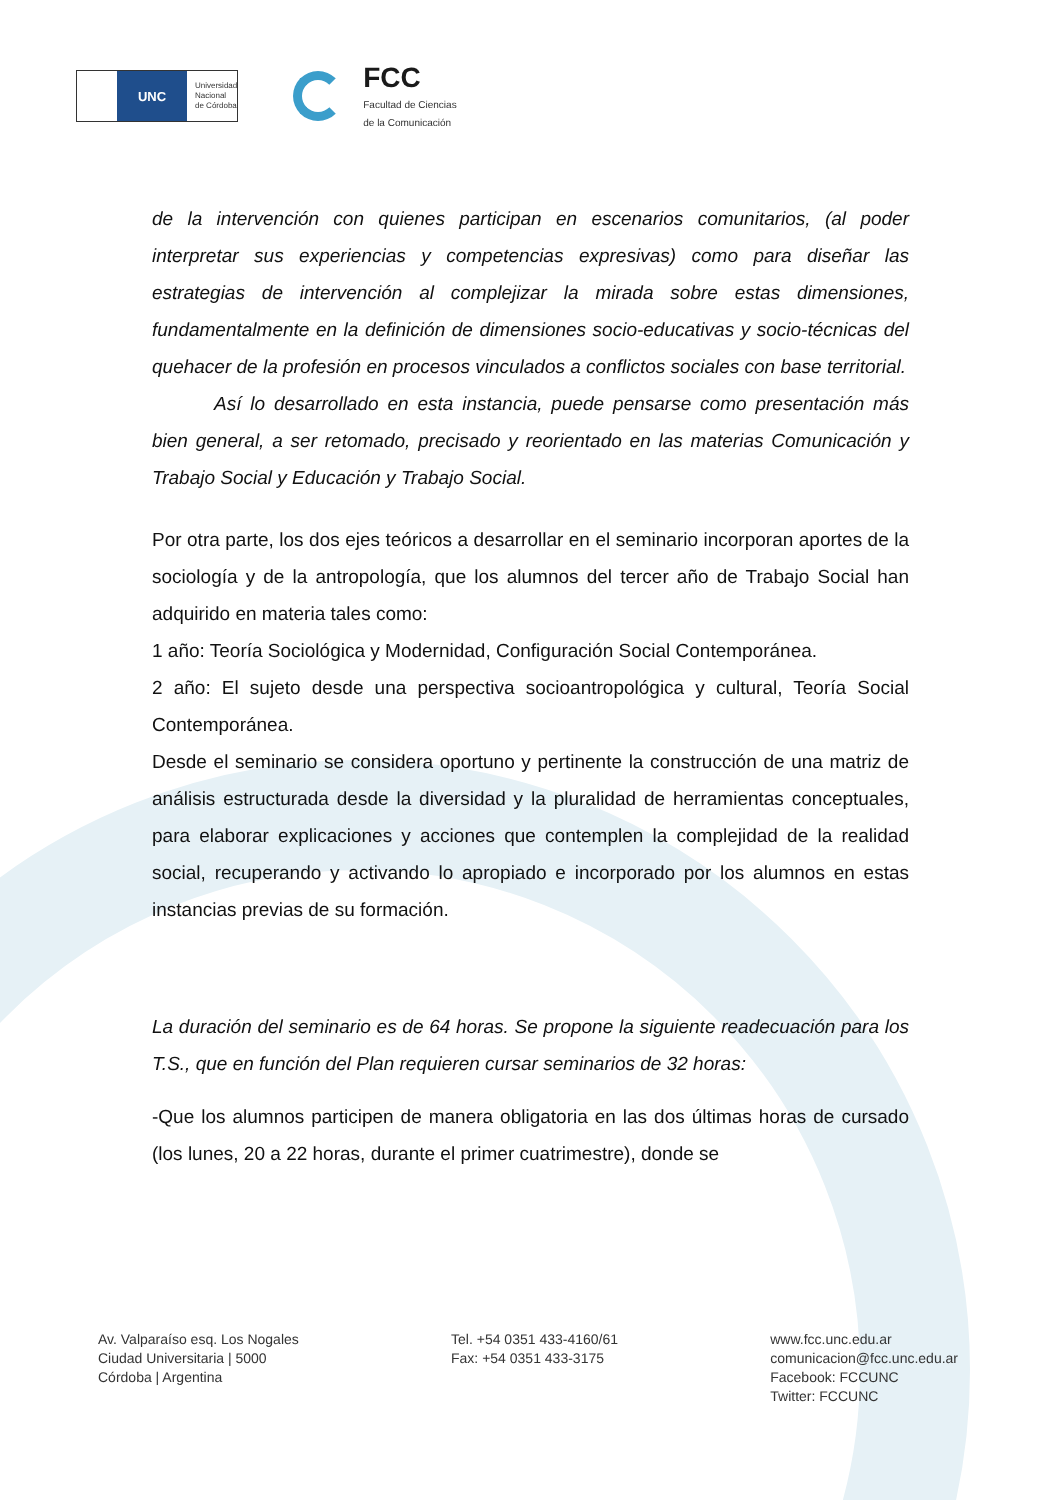UNC
Universidad
Nacional
de Córdoba
FCC
Facultad de Ciencias
de la Comunicación
de la intervención con quienes participan en escenarios comunitarios, (al poder interpretar sus experiencias y competencias expresivas) como para diseñar las estrategias de intervención al complejizar la mirada sobre estas dimensiones, fundamentalmente en la definición de dimensiones socio-educativas y socio-técnicas del quehacer de la profesión en procesos vinculados a conflictos sociales con base territorial.
Así lo desarrollado en esta instancia, puede pensarse como presentación más bien general, a ser retomado, precisado y reorientado en las materias Comunicación y Trabajo Social y Educación y Trabajo Social.
Por otra parte, los dos ejes teóricos a desarrollar en el seminario incorporan aportes de la sociología y de la antropología, que los alumnos del tercer año de Trabajo Social han adquirido en materia tales como:
1 año: Teoría Sociológica y Modernidad, Configuración Social Contemporánea.
2 año: El sujeto desde una perspectiva socioantropológica y cultural, Teoría Social Contemporánea.
Desde el seminario se considera oportuno y pertinente la construcción de una matriz de análisis estructurada desde la diversidad y la pluralidad de herramientas conceptuales, para elaborar explicaciones y acciones que contemplen la complejidad de la realidad social, recuperando y activando lo apropiado e incorporado por los alumnos en estas instancias previas de su formación.
La duración del seminario es de 64 horas. Se propone la siguiente readecuación para los T.S., que en función del Plan requieren cursar seminarios de 32 horas:
-Que los alumnos participen de manera obligatoria en las dos últimas horas de cursado (los lunes, 20 a 22 horas, durante el primer cuatrimestre), donde se
Av. Valparaíso esq. Los Nogales
Ciudad Universitaria | 5000
Córdoba | Argentina
Tel. +54 0351 433-4160/61
Fax: +54 0351 433-3175
www.fcc.unc.edu.ar
comunicacion@fcc.unc.edu.ar
Facebook: FCCUNC
Twitter: FCCUNC